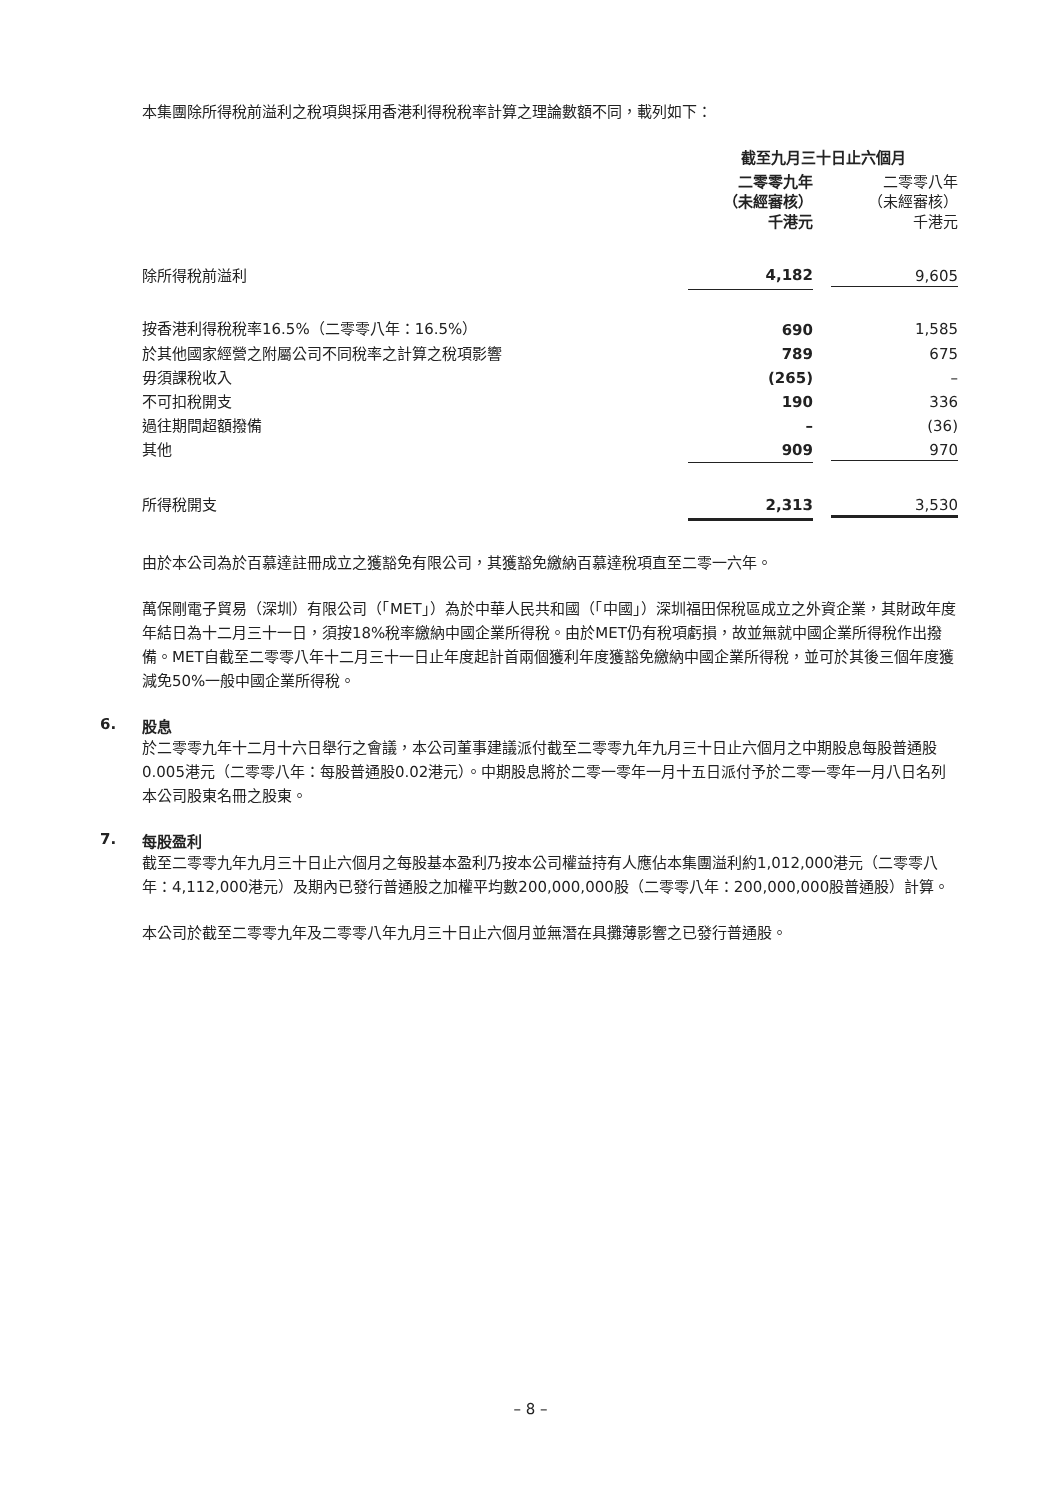本集團除所得稅前溢利之稅項與採用香港利得稅稅率計算之理論數額不同，載列如下：
| | 截至九月三十日止六個月 | |
| | 二零零九年 （未經審核） 千港元 | 二零零八年 （未經審核） 千港元 |
| 除所得稅前溢利 | 4,182 | 9,605 |
| 按香港利得稅稅率16.5%（二零零八年：16.5%） | 690 | 1,585 |
| 於其他國家經營之附屬公司不同稅率之計算之稅項影響 | 789 | 675 |
| 毋須課稅收入 | (265) | – |
| 不可扣稅開支 | 190 | 336 |
| 過往期間超額撥備 | – | (36) |
| 其他 | 909 | 970 |
| 所得稅開支 | 2,313 | 3,530 |
由於本公司為於百慕達註冊成立之獲豁免有限公司，其獲豁免繳納百慕達稅項直至二零一六年。
萬保剛電子貿易（深圳）有限公司（「MET」）為於中華人民共和國（「中國」）深圳福田保稅區成立之外資企業，其財政年度年結日為十二月三十一日，須按18%稅率繳納中國企業所得稅。由於MET仍有稅項虧損，故並無就中國企業所得稅作出撥備。MET自截至二零零八年十二月三十一日止年度起計首兩個獲利年度獲豁免繳納中國企業所得稅，並可於其後三個年度獲減免50%一般中國企業所得稅。
6. 股息
於二零零九年十二月十六日舉行之會議，本公司董事建議派付截至二零零九年九月三十日止六個月之中期股息每股普通股0.005港元（二零零八年：每股普通股0.02港元）。中期股息將於二零一零年一月十五日派付予於二零一零年一月八日名列本公司股東名冊之股東。
7. 每股盈利
截至二零零九年九月三十日止六個月之每股基本盈利乃按本公司權益持有人應佔本集團溢利約1,012,000港元（二零零八年：4,112,000港元）及期內已發行普通股之加權平均數200,000,000股（二零零八年：200,000,000股普通股）計算。
本公司於截至二零零九年及二零零八年九月三十日止六個月並無潛在具攤薄影響之已發行普通股。
– 8 –